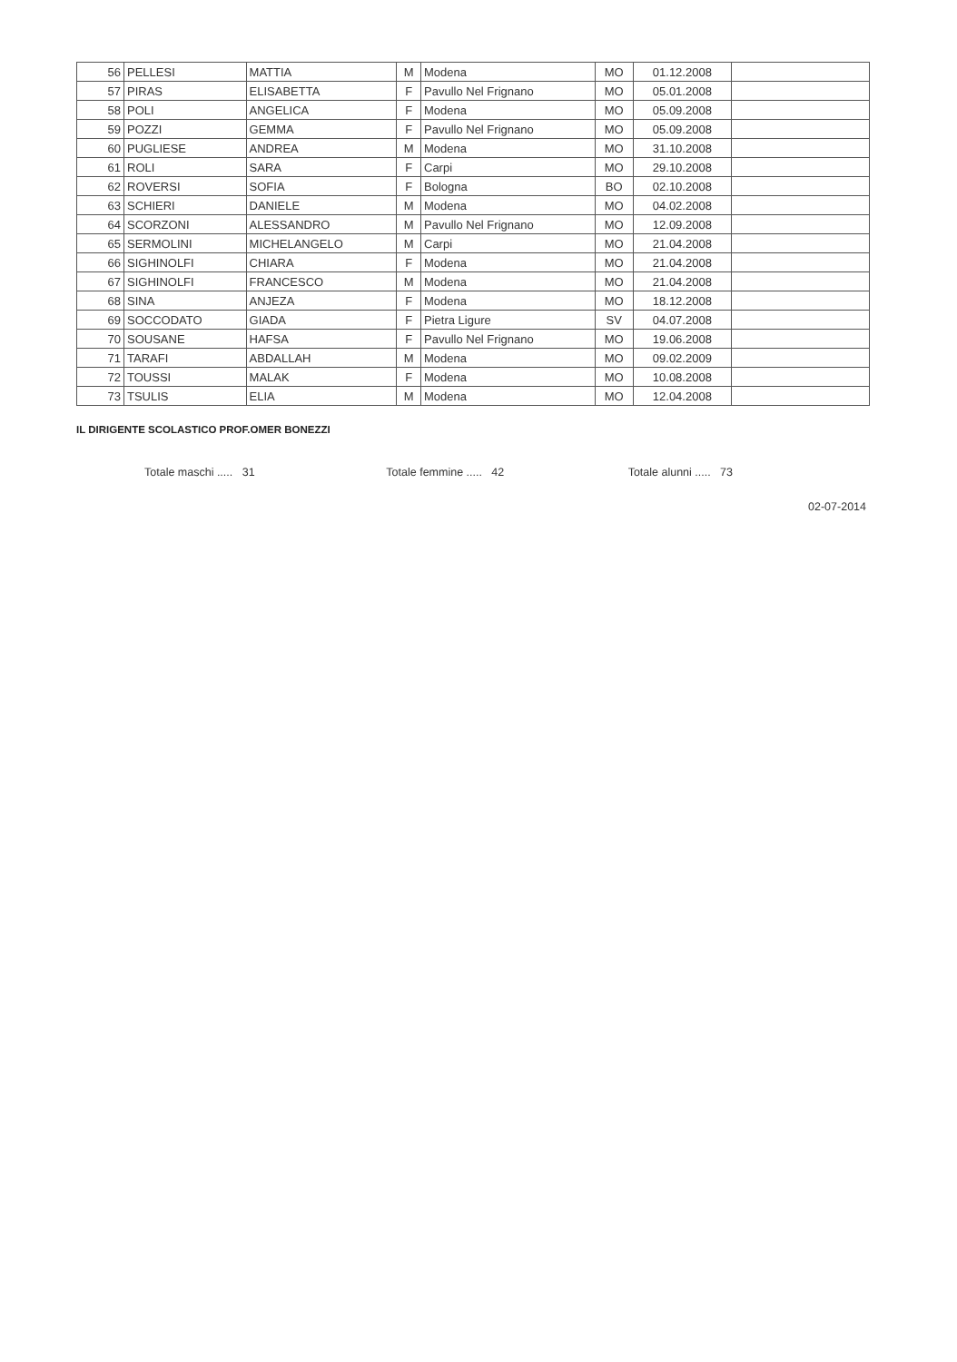| 56 | PELLESI | MATTIA | M | Modena | MO | 01.12.2008 | |
| 57 | PIRAS | ELISABETTA | F | Pavullo Nel Frignano | MO | 05.01.2008 | |
| 58 | POLI | ANGELICA | F | Modena | MO | 05.09.2008 | |
| 59 | POZZI | GEMMA | F | Pavullo Nel Frignano | MO | 05.09.2008 | |
| 60 | PUGLIESE | ANDREA | M | Modena | MO | 31.10.2008 | |
| 61 | ROLI | SARA | F | Carpi | MO | 29.10.2008 | |
| 62 | ROVERSI | SOFIA | F | Bologna | BO | 02.10.2008 | |
| 63 | SCHIERI | DANIELE | M | Modena | MO | 04.02.2008 | |
| 64 | SCORZONI | ALESSANDRO | M | Pavullo Nel Frignano | MO | 12.09.2008 | |
| 65 | SERMOLINI | MICHELANGELO | M | Carpi | MO | 21.04.2008 | |
| 66 | SIGHINOLFI | CHIARA | F | Modena | MO | 21.04.2008 | |
| 67 | SIGHINOLFI | FRANCESCO | M | Modena | MO | 21.04.2008 | |
| 68 | SINA | ANJEZA | F | Modena | MO | 18.12.2008 | |
| 69 | SOCCODATO | GIADA | F | Pietra Ligure | SV | 04.07.2008 | |
| 70 | SOUSANE | HAFSA | F | Pavullo Nel Frignano | MO | 19.06.2008 | |
| 71 | TARAFI | ABDALLAH | M | Modena | MO | 09.02.2009 | |
| 72 | TOUSSI | MALAK | F | Modena | MO | 10.08.2008 | |
| 73 | TSULIS | ELIA | M | Modena | MO | 12.04.2008 | |
IL DIRIGENTE SCOLASTICO PROF.OMER BONEZZI
Totale maschi ..... 31 Totale femmine ..... 42 Totale alunni ..... 73
02-07-2014